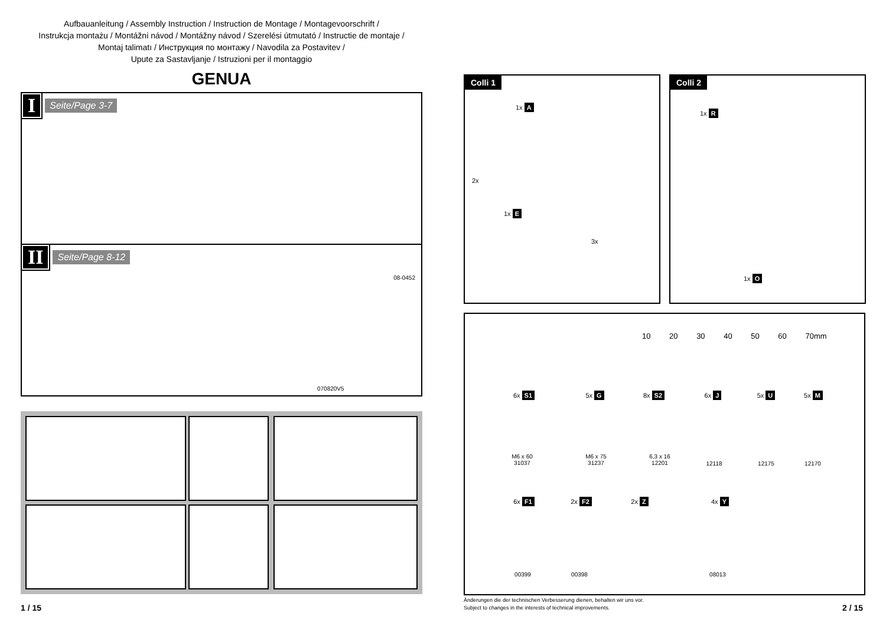Aufbauanleitung / Assembly Instruction / Instruction de Montage / Montagevoorschrift /
Instrukcja montażu / Montážni návod / Montážny návod / Szerelési útmutató / Instructie de montaje /
Montaj talimatı / Инструкция по монтажу / Navodila za Postavitev /
Upute za Sastavljanje / Istruzioni per il montaggio
GENUA
I Seite/Page 3-7
II Seite/Page 8-12
08-0452
070820V5
Colli 1
1x A
2x
1x E
3x
Colli 2
1x R
1x O
10 20 30 40 50 60 70mm
6x S1 5x G 8x S2 6x J 5x U 5x M
M6 x 60
31037
M6 x 75
31237
6,3 x 16
12201
12118 12175 12170
6x F1 2x F2 2x Z 4x Y
00399 00398 08013
Änderungen die der technischen Verbesserung dienen, behalten wir uns vor.
Subject to changes in the interests of technical improvements.
1 / 15 2 / 15